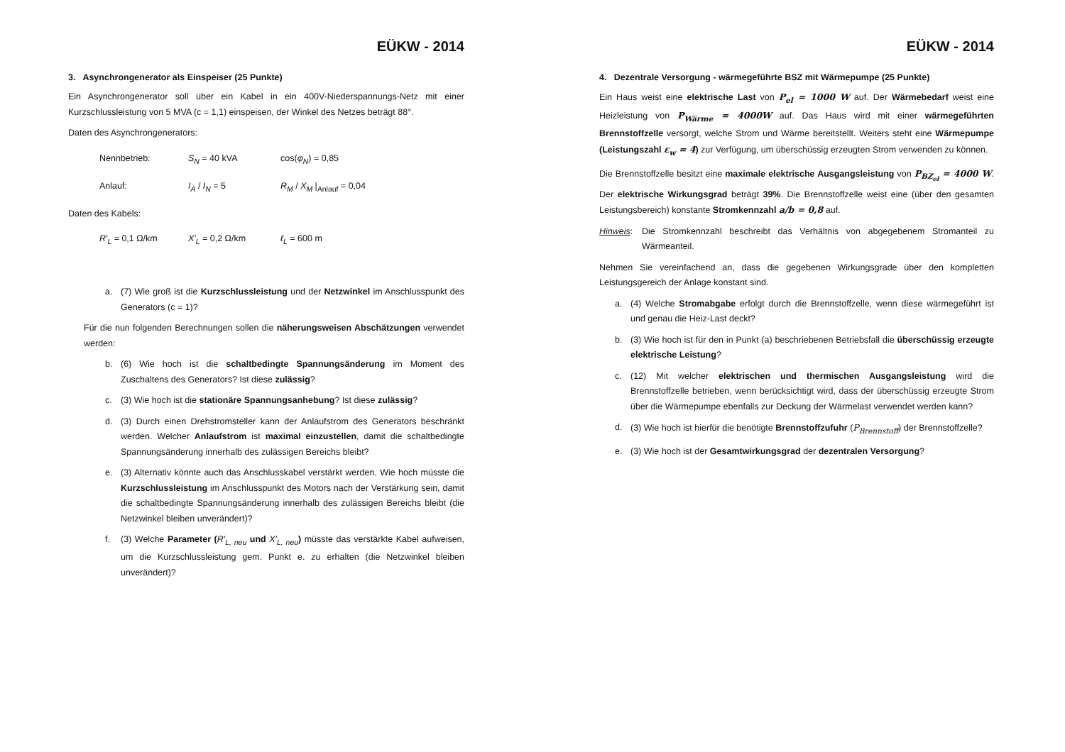EÜKW - 2014
3. Asynchrongenerator als Einspeiser (25 Punkte)
Ein Asynchrongenerator soll über ein Kabel in ein 400V-Niederspannungs-Netz mit einer Kurzschlussleistung von 5 MVA (c = 1,1) einspeisen, der Winkel des Netzes beträgt 88°.
Daten des Asynchrongenerators:
Nennbetrieb: S<sub>N</sub> = 40 kVA cos(φ<sub>N</sub>) = 0,85
Anlauf: I<sub>A</sub> / I<sub>N</sub> = 5 R<sub>M</sub> / X<sub>M</sub> |<sub>Anlauf</sub> = 0,04
Daten des Kabels:
R′<sub>L</sub> = 0,1 Ω/km X′<sub>L</sub> = 0,2 Ω/km ℓ<sub>L</sub> = 600 m
a. (7) Wie groß ist die Kurzschlussleistung und der Netzwinkel im Anschlusspunkt des Generators (c = 1)?
Für die nun folgenden Berechnungen sollen die näherungsweisen Abschätzungen verwendet werden:
b. (6) Wie hoch ist die schaltbedingte Spannungsänderung im Moment des Zuschaltens des Generators? Ist diese zulässig?
c. (3) Wie hoch ist die stationäre Spannungsanhebung? Ist diese zulässig?
d. (3) Durch einen Drehstromsteller kann der Anlaufstrom des Generators beschränkt werden. Welcher Anlaufstrom ist maximal einzustellen, damit die schaltbedingte Spannungsänderung innerhalb des zulässigen Bereichs bleibt?
e. (3) Alternativ könnte auch das Anschlusskabel verstärkt werden. Wie hoch müsste die Kurzschlussleistung im Anschlusspunkt des Motors nach der Verstärkung sein, damit die schaltbedingte Spannungsänderung innerhalb des zulässigen Bereichs bleibt (die Netzwinkel bleiben unverändert)?
f. (3) Welche Parameter (R′<sub>L, neu</sub> und X′<sub>L, neu</sub>) müsste das verstärkte Kabel aufweisen, um die Kurzschlussleistung gem. Punkt e. zu erhalten (die Netzwinkel bleiben unverändert)?
EÜKW - 2014
4. Dezentrale Versorgung - wärmegeführte BSZ mit Wärmepumpe (25 Punkte)
Ein Haus weist eine elektrische Last von P<sub>el</sub> = 1000 W auf. Der Wärmebedarf weist eine Heizleistung von P<sub>Wärme</sub> = 4000W auf. Das Haus wird mit einer wärmegeführten Brennstoffzelle versorgt, welche Strom und Wärme bereitstellt. Weiters steht eine Wärmepumpe (Leistungszahl ε<sub>w</sub> = 4) zur Verfügung, um überschüssig erzeugten Strom verwenden zu können.
Die Brennstoffzelle besitzt eine maximale elektrische Ausgangsleistung von P<sub>BZ<sub>el</sub></sub> = 4000 W. Der elektrische Wirkungsgrad beträgt 39%. Die Brennstoffzelle weist eine (über den gesamten Leistungsbereich) konstante Stromkennzahl a/b = 0,8 auf.
Hinweis: Die Stromkennzahl beschreibt das Verhältnis von abgegebenem Stromanteil zu Wärmeanteil.
Nehmen Sie vereinfachend an, dass die gegebenen Wirkungsgrade über den kompletten Leistungsgereich der Anlage konstant sind.
a. (4) Welche Stromabgabe erfolgt durch die Brennstoffzelle, wenn diese wärmegeführt ist und genau die Heiz-Last deckt?
b. (3) Wie hoch ist für den in Punkt (a) beschriebenen Betriebsfall die überschüssig erzeugte elektrische Leistung?
c. (12) Mit welcher elektrischen und thermischen Ausgangsleistung wird die Brennstoffzelle betrieben, wenn berücksichtigt wird, dass der überschüssig erzeugte Strom über die Wärmepumpe ebenfalls zur Deckung der Wärmelast verwendet werden kann?
d. (3) Wie hoch ist hierfür die benötigte Brennstoffzufuhr (P<sub>Brennstoff</sub>) der Brennstoffzelle?
e. (3) Wie hoch ist der Gesamtwirkungsgrad der dezentralen Versorgung?